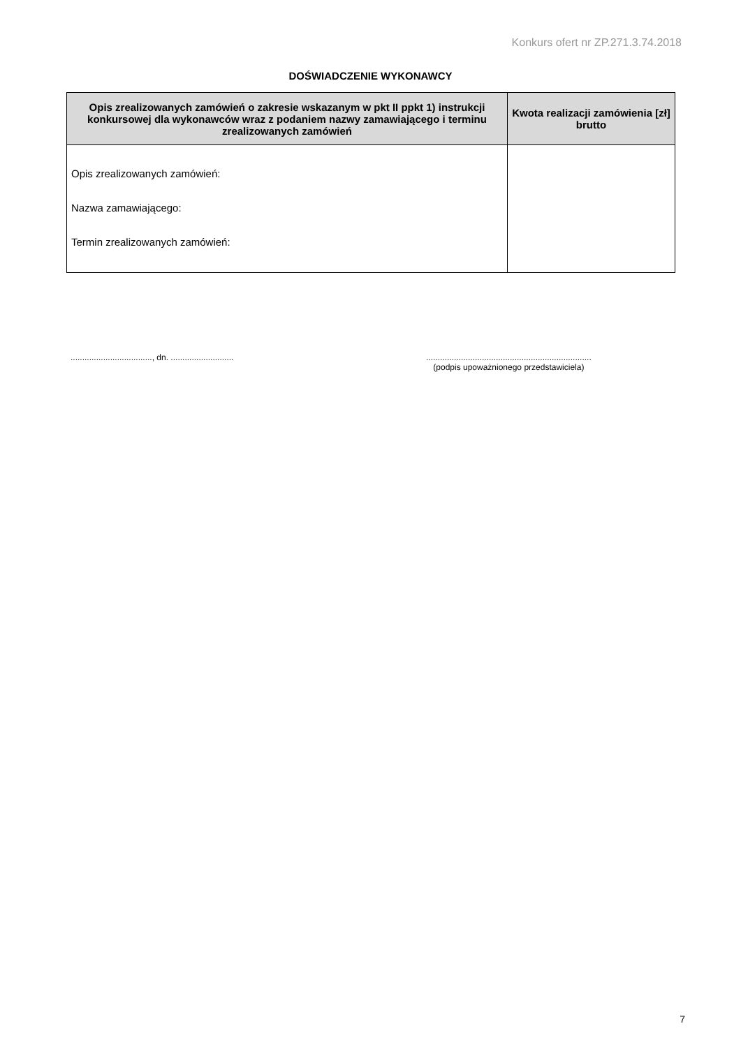Konkurs ofert nr ZP.271.3.74.2018
DOŚWIADCZENIE WYKONAWCY
| Opis zrealizowanych zamówień o zakresie wskazanym w pkt II ppkt 1) instrukcji konkursowej dla wykonawców wraz z podaniem nazwy zamawiającego i terminu zrealizowanych zamówień | Kwota realizacji zamówienia [zł] brutto |
| --- | --- |
| Opis zrealizowanych zamówień: Nazwa zamawiającego: Termin zrealizowanych zamówień: | |
..................................., dn. ...........................
.......................................................................
(podpis upoważnionego przedstawiciela)
7